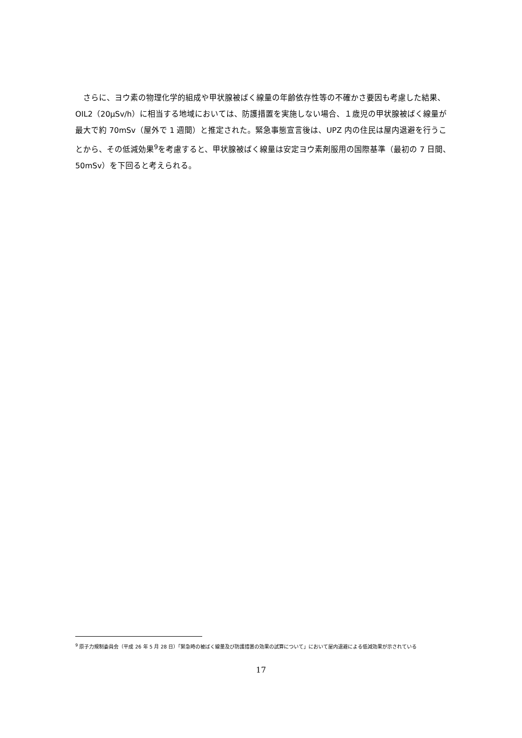さらに、ヨウ素の物理化学的組成や甲状腺被ばく線量の年齢依存性等の不確かさ要因も考慮した結果、OIL2（20μSv/h）に相当する地域においては、防護措置を実施しない場合、１歳児の甲状腺被ばく線量が最大で約 70mSv（屋外で 1 週間）と推定された。緊急事態宣言後は、UPZ 内の住民は屋内退避を行うことから、その低減効果<sup>9</sup>を考慮すると、甲状腺被ばく線量は安定ヨウ素剤服用の国際基準（最初の 7 日間、50mSv）を下回ると考えられる。
<sup>9</sup> 原子力規制委員会（平成 26 年 5 月 28 日）「緊急時の被ばく線量及び防護措置の効果の試算について」において屋内退避による低減効果が示されている
17